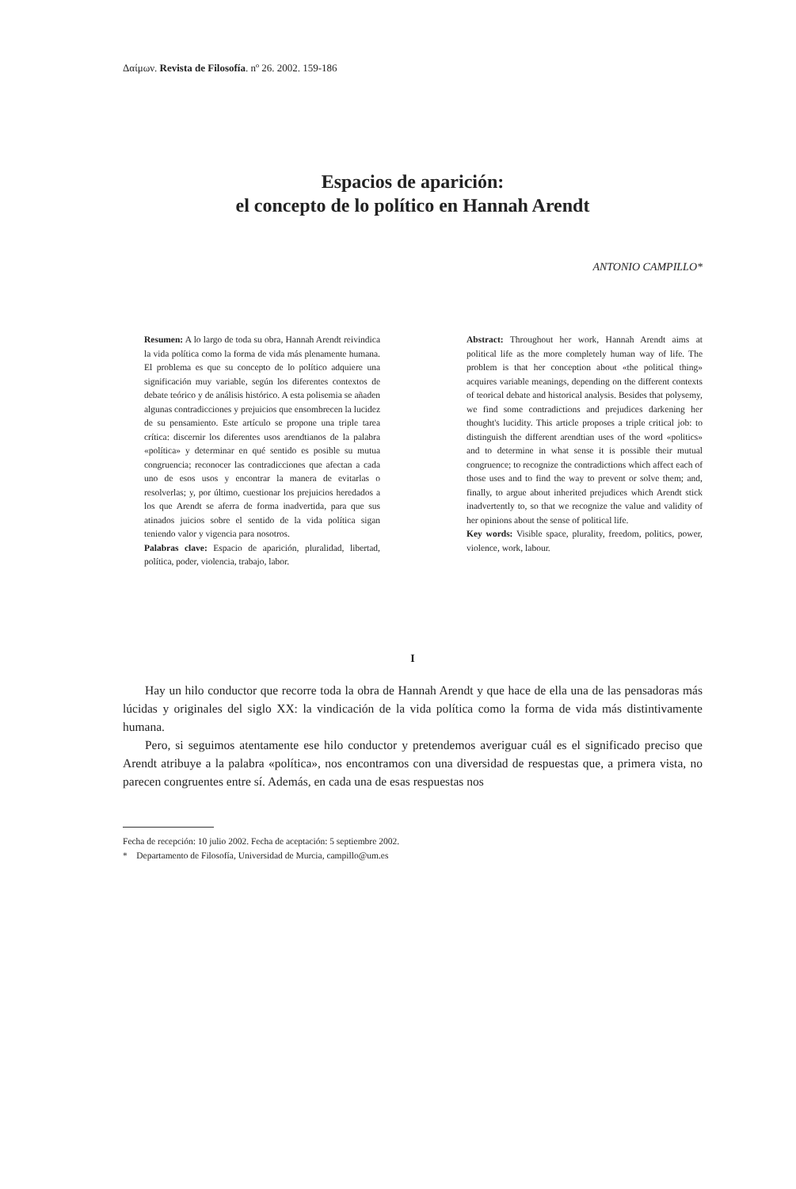Δαίμων. Revista de Filosofía. nº 26. 2002. 159-186
Espacios de aparición:
el concepto de lo político en Hannah Arendt
ANTONIO CAMPILLO*
Resumen: A lo largo de toda su obra, Hannah Arendt reivindica la vida política como la forma de vida más plenamente humana. El problema es que su concepto de lo político adquiere una significación muy variable, según los diferentes contextos de debate teórico y de análisis histórico. A esta polisemia se añaden algunas contradicciones y prejuicios que ensombrecen la lucidez de su pensamiento. Este artículo se propone una triple tarea crítica: discernir los diferentes usos arendtianos de la palabra «política» y determinar en qué sentido es posible su mutua congruencia; reconocer las contradicciones que afectan a cada uno de esos usos y encontrar la manera de evitarlas o resolverlas; y, por último, cuestionar los prejuicios heredados a los que Arendt se aferra de forma inadvertida, para que sus atinados juicios sobre el sentido de la vida política sigan teniendo valor y vigencia para nosotros.
Palabras clave: Espacio de aparición, pluralidad, libertad, política, poder, violencia, trabajo, labor.
Abstract: Throughout her work, Hannah Arendt aims at political life as the more completely human way of life. The problem is that her conception about «the political thing» acquires variable meanings, depending on the different contexts of teorical debate and historical analysis. Besides that polysemy, we find some contradictions and prejudices darkening her thought's lucidity. This article proposes a triple critical job: to distinguish the different arendtian uses of the word «politics» and to determine in what sense it is possible their mutual congruence; to recognize the contradictions which affect each of those uses and to find the way to prevent or solve them; and, finally, to argue about inherited prejudices which Arendt stick inadvertently to, so that we recognize the value and validity of her opinions about the sense of political life.
Key words: Visible space, plurality, freedom, politics, power, violence, work, labour.
I
Hay un hilo conductor que recorre toda la obra de Hannah Arendt y que hace de ella una de las pensadoras más lúcidas y originales del siglo XX: la vindicación de la vida política como la forma de vida más distintivamente humana.
Pero, si seguimos atentamente ese hilo conductor y pretendemos averiguar cuál es el significado preciso que Arendt atribuye a la palabra «política», nos encontramos con una diversidad de respuestas que, a primera vista, no parecen congruentes entre sí. Además, en cada una de esas respuestas nos
Fecha de recepción: 10 julio 2002. Fecha de aceptación: 5 septiembre 2002.
* Departamento de Filosofía, Universidad de Murcia, campillo@um.es